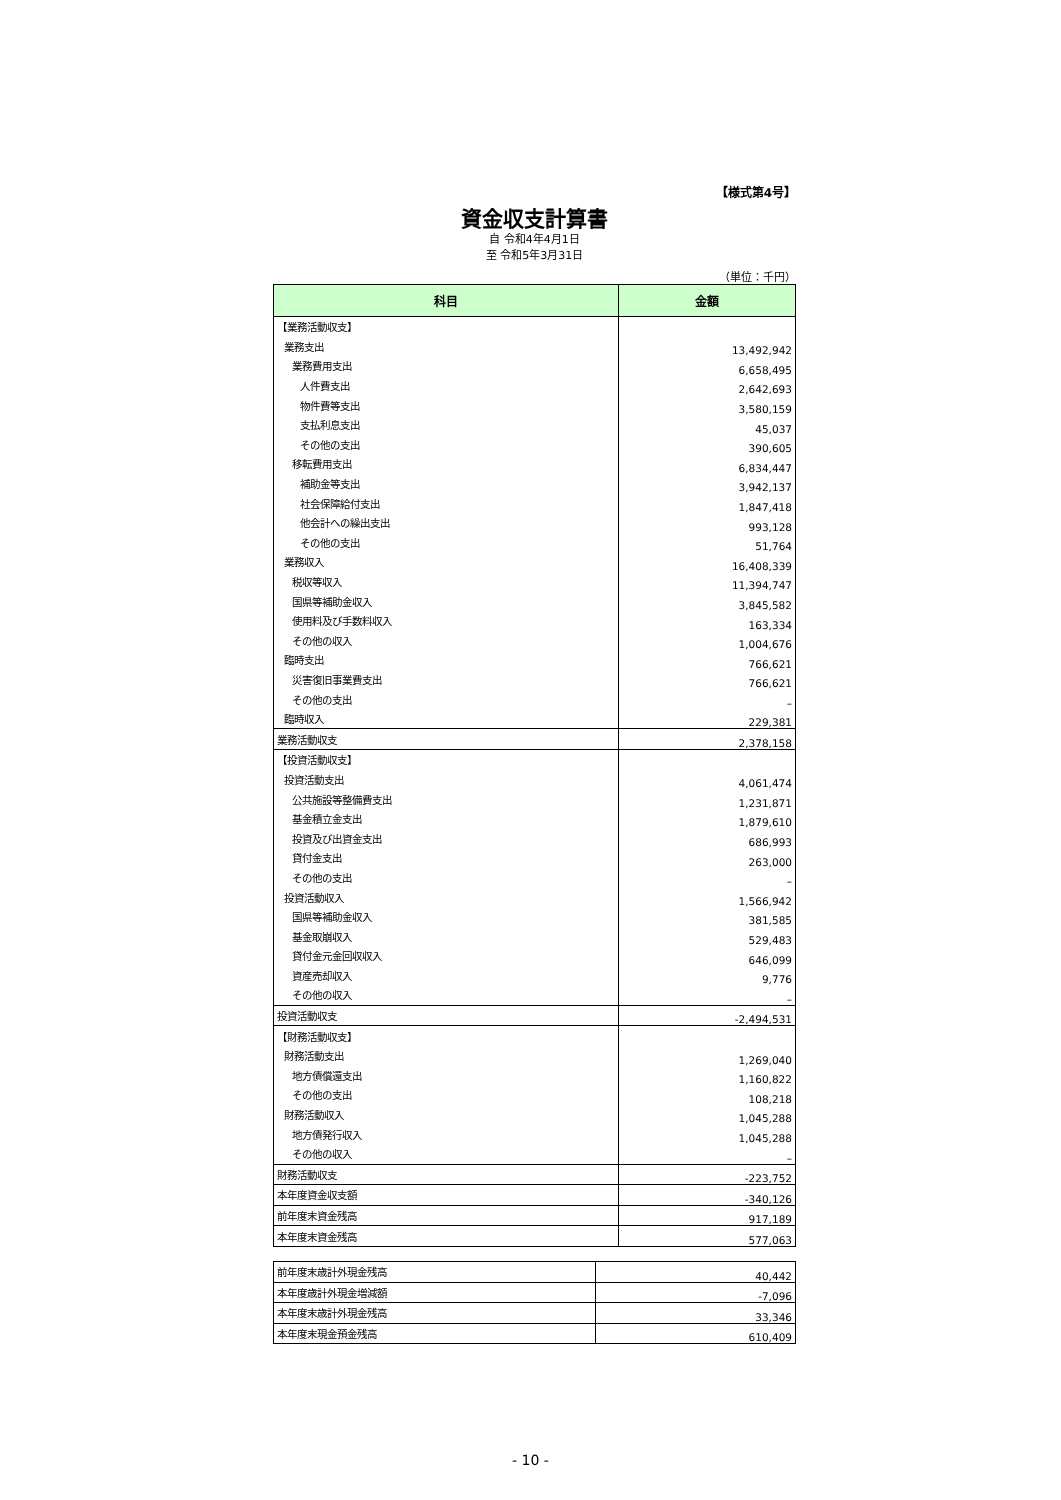【様式第4号】
資金収支計算書
自 令和4年4月1日
至 令和5年3月31日
（単位：千円）
| 科目 | 金額 |
| --- | --- |
| 【業務活動収支】 | |
| 業務支出 | 13,492,942 |
| 業務費用支出 | 6,658,495 |
| 人件費支出 | 2,642,693 |
| 物件費等支出 | 3,580,159 |
| 支払利息支出 | 45,037 |
| その他の支出 | 390,605 |
| 移転費用支出 | 6,834,447 |
| 補助金等支出 | 3,942,137 |
| 社会保障給付支出 | 1,847,418 |
| 他会計への繰出支出 | 993,128 |
| その他の支出 | 51,764 |
| 業務収入 | 16,408,339 |
| 税収等収入 | 11,394,747 |
| 国県等補助金収入 | 3,845,582 |
| 使用料及び手数料収入 | 163,334 |
| その他の収入 | 1,004,676 |
| 臨時支出 | 766,621 |
| 災害復旧事業費支出 | 766,621 |
| その他の支出 | – |
| 臨時収入 | 229,381 |
| 業務活動収支 | 2,378,158 |
| 【投資活動収支】 | |
| 投資活動支出 | 4,061,474 |
| 公共施設等整備費支出 | 1,231,871 |
| 基金積立金支出 | 1,879,610 |
| 投資及び出資金支出 | 686,993 |
| 貸付金支出 | 263,000 |
| その他の支出 | – |
| 投資活動収入 | 1,566,942 |
| 国県等補助金収入 | 381,585 |
| 基金取崩収入 | 529,483 |
| 貸付金元金回収収入 | 646,099 |
| 資産売却収入 | 9,776 |
| その他の収入 | – |
| 投資活動収支 | -2,494,531 |
| 【財務活動収支】 | |
| 財務活動支出 | 1,269,040 |
| 地方債償還支出 | 1,160,822 |
| その他の支出 | 108,218 |
| 財務活動収入 | 1,045,288 |
| 地方債発行収入 | 1,045,288 |
| その他の収入 | – |
| 財務活動収支 | -223,752 |
| 本年度資金収支額 | -340,126 |
| 前年度末資金残高 | 917,189 |
| 本年度末資金残高 | 577,063 |
| 前年度末歳計外現金残高 | 40,442 |
| 本年度歳計外現金増減額 | -7,096 |
| 本年度末歳計外現金残高 | 33,346 |
| 本年度末現金預金残高 | 610,409 |
- 10 -